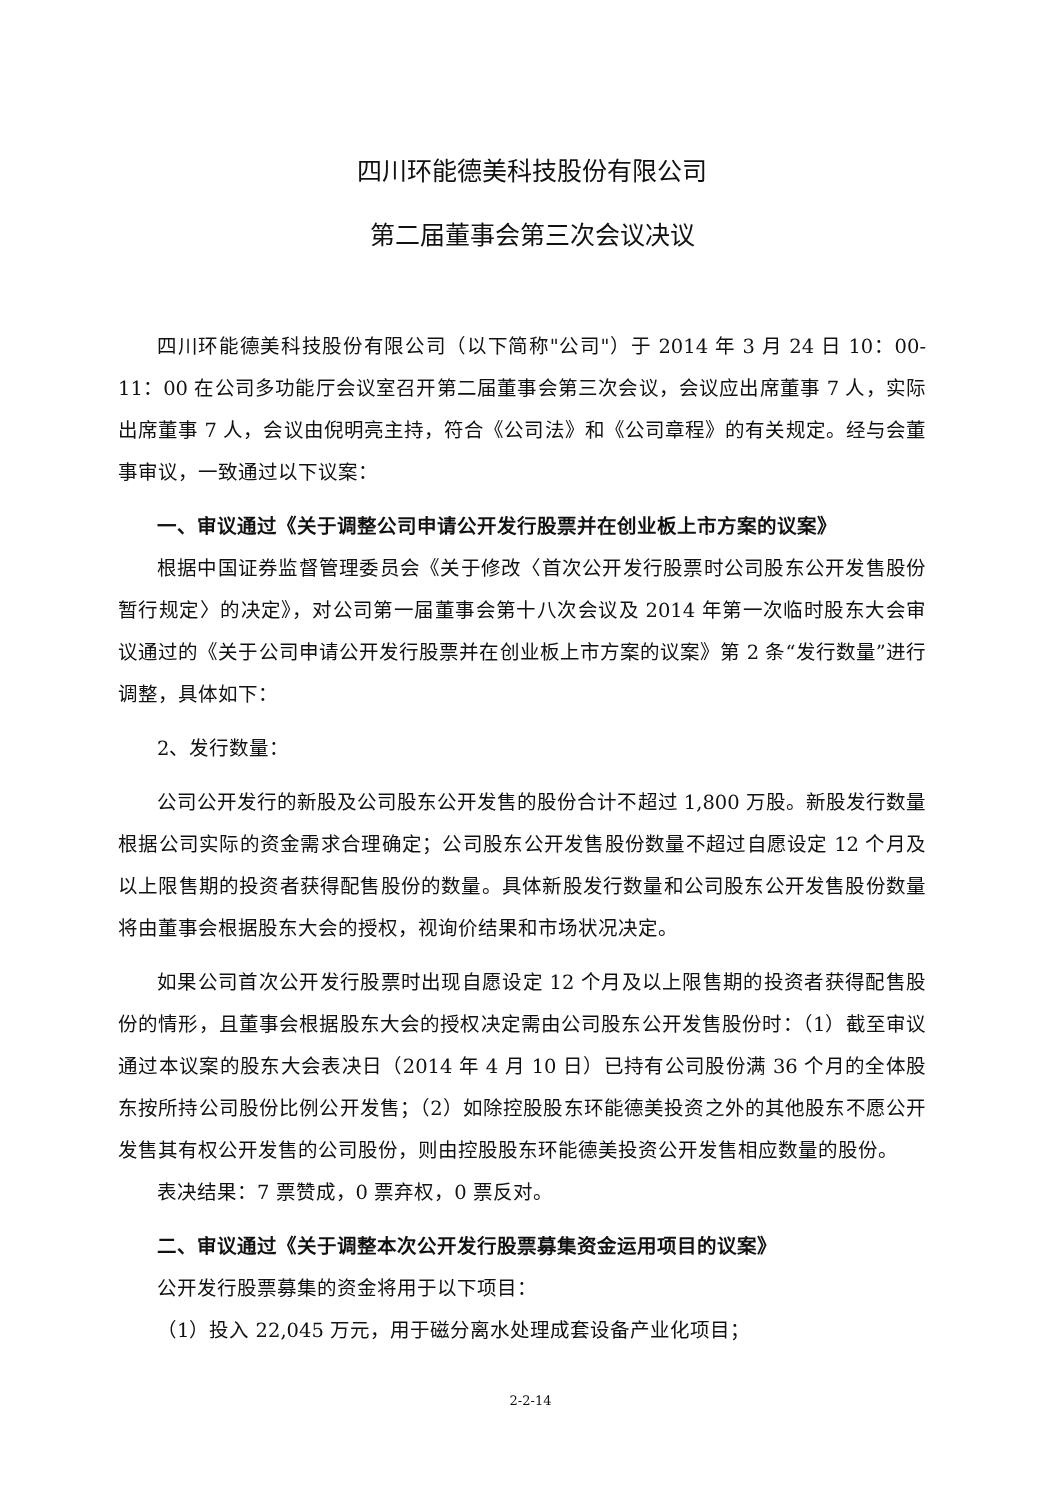四川环能德美科技股份有限公司
第二届董事会第三次会议决议
四川环能德美科技股份有限公司（以下简称"公司"）于 2014 年 3 月 24 日 10：00-11：00 在公司多功能厅会议室召开第二届董事会第三次会议，会议应出席董事 7 人，实际出席董事 7 人，会议由倪明亮主持，符合《公司法》和《公司章程》的有关规定。经与会董事审议，一致通过以下议案：
一、审议通过《关于调整公司申请公开发行股票并在创业板上市方案的议案》
根据中国证券监督管理委员会《关于修改〈首次公开发行股票时公司股东公开发售股份暂行规定〉的决定》，对公司第一届董事会第十八次会议及 2014 年第一次临时股东大会审议通过的《关于公司申请公开发行股票并在创业板上市方案的议案》第 2 条“发行数量”进行调整，具体如下：
2、发行数量：
公司公开发行的新股及公司股东公开发售的股份合计不超过 1,800 万股。新股发行数量根据公司实际的资金需求合理确定；公司股东公开发售股份数量不超过自愿设定 12 个月及以上限售期的投资者获得配售股份的数量。具体新股发行数量和公司股东公开发售股份数量将由董事会根据股东大会的授权，视询价结果和市场状况决定。
如果公司首次公开发行股票时出现自愿设定 12 个月及以上限售期的投资者获得配售股份的情形，且董事会根据股东大会的授权决定需由公司股东公开发售股份时：（1）截至审议通过本议案的股东大会表决日（2014 年 4 月 10 日）已持有公司股份满 36 个月的全体股东按所持公司股份比例公开发售；（2）如除控股股东环能德美投资之外的其他股东不愿公开发售其有权公开发售的公司股份，则由控股股东环能德美投资公开发售相应数量的股份。
表决结果：7 票赞成，0 票弃权，0 票反对。
二、审议通过《关于调整本次公开发行股票募集资金运用项目的议案》
公开发行股票募集的资金将用于以下项目：
（1）投入 22,045 万元，用于磁分离水处理成套设备产业化项目；
2-2-14